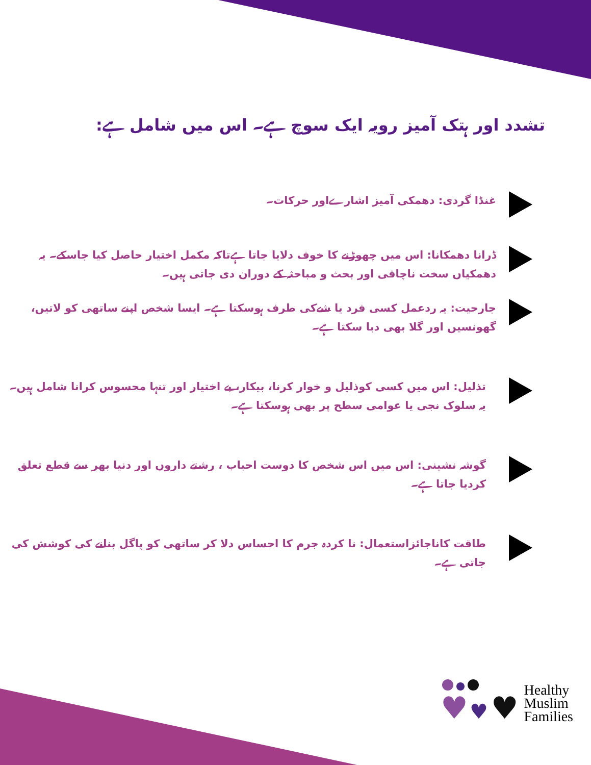تشدد اور ہتک آمیز رویہ ایک سوچ ہے۔ اس میں شامل ہے:
غنڈا گردی: دھمکی آمیز اشارےاور حرکات۔
ڈرانا دھمکانا: اس میں چھوڑنے کا خوف دلایا جاتا ہےتاکہ مکمل اختیار حاصل کیا جاسکے۔ یہ دھمکیاں سخت ناچاقی اور بحث و مباحثہ کے دوران دی جاتی ہیں۔
جارحیت: یہ ردعمل کسی فرد یا شےکی طرف ہوسکتا ہے۔ ایسا شخص اپنے ساتھی کو لاتیں، گھونسیں اور گلا بھی دبا سکتا ہے۔
تذلیل: اس میں کسی کوذلیل و خوار کرنا، بیکار، بے اختیار اور تنہا محسوس کرانا شامل ہیں۔ یہ سلوک نجی یا عوامی سطح پر بھی ہوسکتا ہے۔
گوشہ نشینی: اس میں اس شخص کا دوست احباب ، رشتے داروں اور دنیا بھر سے قطع تعلق کردیا جاتا ہے۔
طاقت کاناجائزاستعمال: نا کردہ جرم کا احساس دلا کر ساتھی کو پاگل بنانے کی کوشش کی جاتی ہے۔
♥ ♥ ♥
Healthy
Muslim
Families